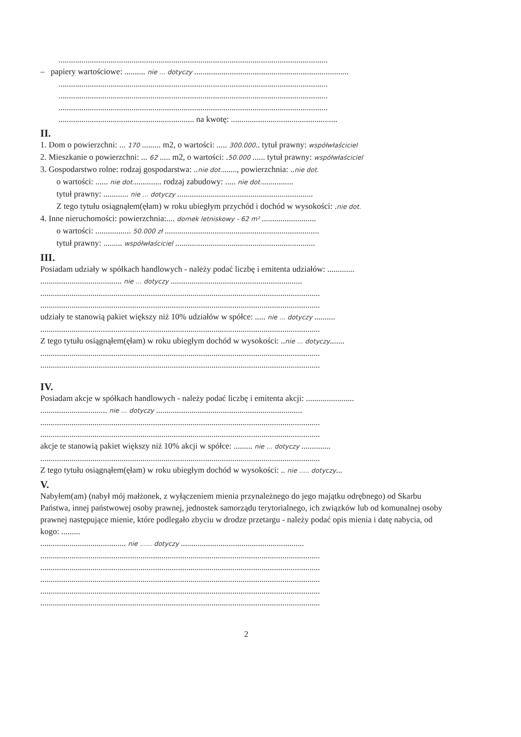.................................................................................................................................
– papiery wartościowe: .......... nie ... dotyczy ..........................................................................
.................................................................................................................................
.................................................................................................................................
.................................................................................................................................
................................................................. na kwotę: ...................................................
II.
1. Dom o powierzchni: ... 170 ......... m2, o wartości: ..... 300.000.. tytuł prawny: współwłaściciel
2. Mieszkanie o powierzchni: ... 62 ..... m2, o wartości: .50.000 ...... tytuł prawny: współwłaściciel
3. Gospodarstwo rolne: rodzaj gospodarstwa: ..nie dot........, powierzchnia: ..nie dot.
o wartości: ...... nie dot.............. rodzaj zabudowy: ..... nie dot................
tytuł prawny: ............ nie ... dotyczy .................................................................
Z tego tytułu osiągnąłem(ęłam) w roku ubiegłym przychód i dochód w wysokości: .nie dot.
4. Inne nieruchomości: powierzchnia:.... domek letniskowy - 62 m² ..........................
o wartości: ................. 50.000 zł ..........................................................................
tytuł prawny: ......... współwłaściciel ...................................................................
III.
Posiadam udziały w spółkach handlowych - należy podać liczbę i emitenta udziałów: .............
....................................... nie ... dotyczy ...............................................................
......................................................................................................................................
......................................................................................................................................
udziały te stanowią pakiet większy niż 10% udziałów w spółce: ..... nie ... dotyczy ..........
......................................................................................................................................
Z tego tytułu osiągnąłem(ęłam) w roku ubiegłym dochód w wysokości: ..nie ... dotyczy.......
......................................................................................................................................
......................................................................................................................................
IV.
Posiadam akcje w spółkach handlowych - należy podać liczbę i emitenta akcji: .......................
................................ nie ... dotyczy ......................................................................
......................................................................................................................................
......................................................................................................................................
akcje te stanowią pakiet większy niż 10% akcji w spółce: ......... nie ... dotyczy ..............
......................................................................................................................................
Z tego tytułu osiągnąłem(ęłam) w roku ubiegłym dochód w wysokości: .. nie ..... dotyczy...
V.
Nabyłem(am) (nabył mój małżonek, z wyłączeniem mienia przynależnego do jego majątku odrębnego) od Skarbu Państwa, innej państwowej osoby prawnej, jednostek samorządu terytorialnego, ich związków lub od komunalnej osoby prawnej następujące mienie, które podlegało zbyciu w drodze przetargu - należy podać opis mienia i datę nabycia, od kogo: .........
......................................... nie ...... dotyczy ...........................................................
......................................................................................................................................
......................................................................................................................................
......................................................................................................................................
......................................................................................................................................
......................................................................................................................................
2